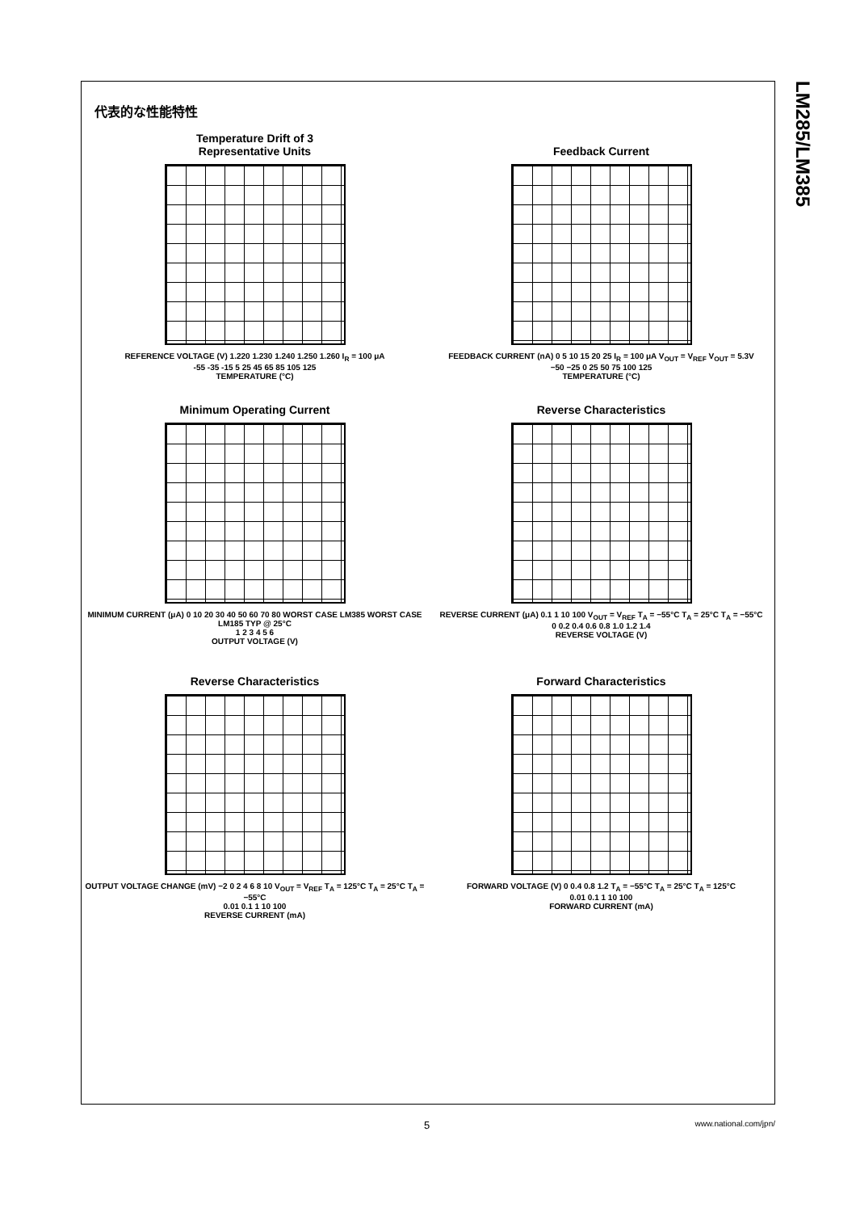代表的な性能特性
Temperature Drift of 3
Representative Units
REFERENCE VOLTAGE (V) 1.220 1.230 1.240 1.250 1.260 I<sub>R</sub> = 100 μA
-55 -35 -15 5 25 45 65 85 105 125
TEMPERATURE (°C)
Feedback Current
FEEDBACK CURRENT (nA) 0 5 10 15 20 25 I<sub>R</sub> = 100 μA V<sub>OUT</sub> = V<sub>REF</sub> V<sub>OUT</sub> = 5.3V
−50 −25 0 25 50 75 100 125
TEMPERATURE (°C)
Minimum Operating Current
MINIMUM CURRENT (μA) 0 10 20 30 40 50 60 70 80 WORST CASE LM385 WORST CASE LM185 TYP @ 25°C
1 2 3 4 5 6
OUTPUT VOLTAGE (V)
Reverse Characteristics
REVERSE CURRENT (μA) 0.1 1 10 100 V<sub>OUT</sub> = V<sub>REF</sub> T<sub>A</sub> = −55°C T<sub>A</sub> = 25°C T<sub>A</sub> = −55°C
0 0.2 0.4 0.6 0.8 1.0 1.2 1.4
REVERSE VOLTAGE (V)
Reverse Characteristics
OUTPUT VOLTAGE CHANGE (mV) −2 0 2 4 6 8 10 V<sub>OUT</sub> = V<sub>REF</sub> T<sub>A</sub> = 125°C T<sub>A</sub> = 25°C T<sub>A</sub> = −55°C
0.01 0.1 1 10 100
REVERSE CURRENT (mA)
Forward Characteristics
FORWARD VOLTAGE (V) 0 0.4 0.8 1.2 T<sub>A</sub> = −55°C T<sub>A</sub> = 25°C T<sub>A</sub> = 125°C
0.01 0.1 1 10 100
FORWARD CURRENT (mA)
LM285/LM385
5 www.national.com/jpn/